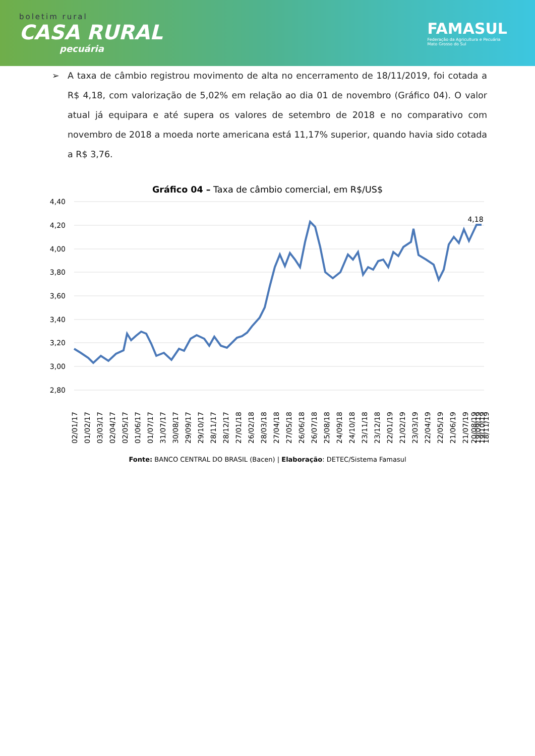boletim rural
CASA RURAL
pecuária
FAMASUL
Federação da Agricultura e Pecuária
Mato Grosso do Sul
➢ A taxa de câmbio registrou movimento de alta no encerramento de 18/11/2019, foi cotada a R$ 4,18, com valorização de 5,02% em relação ao dia 01 de novembro (Gráfico 04). O valor atual já equipara e até supera os valores de setembro de 2018 e no comparativo com novembro de 2018 a moeda norte americana está 11,17% superior, quando havia sido cotada a R$ 3,76.
Gráfico 04 – Taxa de câmbio comercial, em R$/US$
4,40
4,20
4,00
3,80
3,60
3,40
3,20
3,00
2,80
4,18
02/01/17
01/02/17
03/03/17
02/04/17
02/05/17
01/06/17
01/07/17
31/07/17
30/08/17
29/09/17
29/10/17
28/11/17
28/12/17
27/01/18
26/02/18
28/03/18
27/04/18
27/05/18
26/06/18
26/07/18
25/08/18
24/09/18
24/10/18
23/11/18
23/12/18
22/01/19
21/02/19
23/03/19
22/04/19
22/05/19
21/06/19
21/07/19
20/08/19
19/09/19
19/10/19
18/11/19
Fonte: BANCO CENTRAL DO BRASIL (Bacen) | Elaboração: DETEC/Sistema Famasul